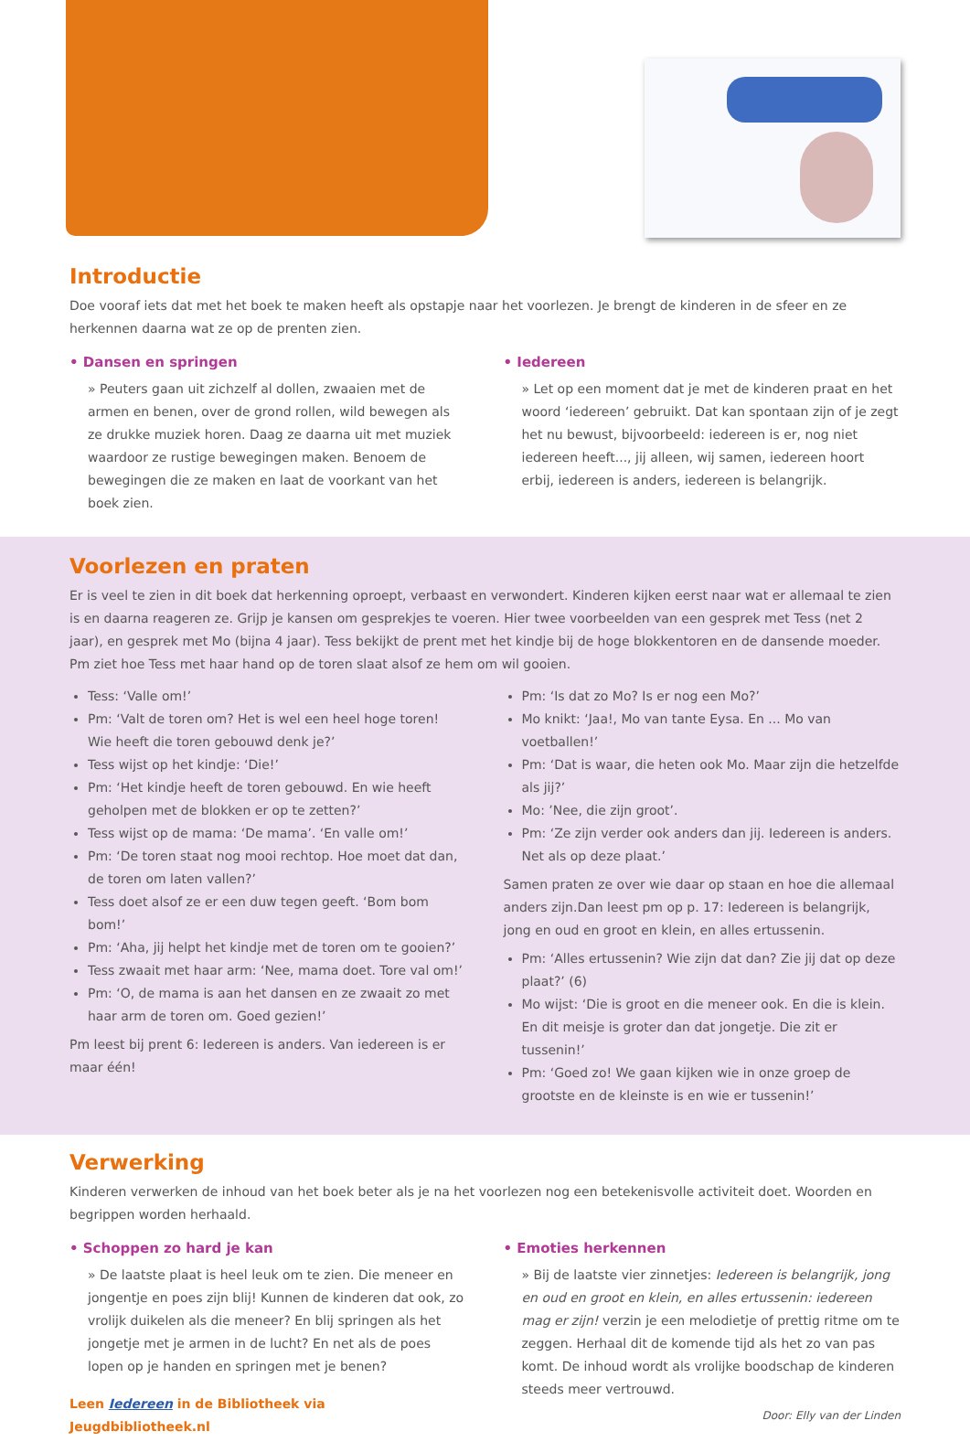Introductie
Doe vooraf iets dat met het boek te maken heeft als opstapje naar het voorlezen. Je brengt de kinderen in de sfeer en ze herkennen daarna wat ze op de prenten zien.
• Dansen en springen
» Peuters gaan uit zichzelf al dollen, zwaaien met de armen en benen, over de grond rollen, wild bewegen als ze drukke muziek horen. Daag ze daarna uit met muziek waardoor ze rustige bewegingen maken. Benoem de bewegingen die ze maken en laat de voorkant van het boek zien.
• Iedereen
» Let op een moment dat je met de kinderen praat en het woord ‘iedereen’ gebruikt. Dat kan spontaan zijn of je zegt het nu bewust, bijvoorbeeld: iedereen is er, nog niet iedereen heeft..., jij alleen, wij samen, iedereen hoort erbij, iedereen is anders, iedereen is belangrijk.
Voorlezen en praten
Er is veel te zien in dit boek dat herkenning oproept, verbaast en verwondert. Kinderen kijken eerst naar wat er allemaal te zien is en daarna reageren ze. Grijp je kansen om gesprekjes te voeren. Hier twee voorbeelden van een gesprek met Tess (net 2 jaar), en gesprek met Mo (bijna 4 jaar). Tess bekijkt de prent met het kindje bij de hoge blokkentoren en de dansende moeder. Pm ziet hoe Tess met haar hand op de toren slaat alsof ze hem om wil gooien.
Tess: ‘Valle om!’
Pm: ‘Valt de toren om? Het is wel een heel hoge toren! Wie heeft die toren gebouwd denk je?’
Tess wijst op het kindje: ‘Die!’
Pm: ‘Het kindje heeft de toren gebouwd. En wie heeft geholpen met de blokken er op te zetten?’
Tess wijst op de mama: ‘De mama’. ‘En valle om!’
Pm: ‘De toren staat nog mooi rechtop. Hoe moet dat dan, de toren om laten vallen?’
Tess doet alsof ze er een duw tegen geeft. ‘Bom bom bom!’
Pm: ‘Aha, jij helpt het kindje met de toren om te gooien?’
Tess zwaait met haar arm: ‘Nee, mama doet. Tore val om!’
Pm: ‘O, de mama is aan het dansen en ze zwaait zo met haar arm de toren om. Goed gezien!’
Pm leest bij prent 6: Iedereen is anders. Van iedereen is er maar één!
Pm: ‘Is dat zo Mo? Is er nog een Mo?’
Mo knikt: ‘Jaa!, Mo van tante Eysa. En ... Mo van voetballen!’
Pm: ‘Dat is waar, die heten ook Mo. Maar zijn die hetzelfde als jij?’
Mo: ’Nee, die zijn groot’.
Pm: ‘Ze zijn verder ook anders dan jij. Iedereen is anders. Net als op deze plaat.’
Samen praten ze over wie daar op staan en hoe die allemaal anders zijn.Dan leest pm op p. 17: Iedereen is belangrijk, jong en oud en groot en klein, en alles ertussenin.
Pm: ‘Alles ertussenin? Wie zijn dat dan? Zie jij dat op deze plaat?’ (6)
Mo wijst: ‘Die is groot en die meneer ook. En die is klein. En dit meisje is groter dan dat jongetje. Die zit er tussenin!’
Pm: ‘Goed zo! We gaan kijken wie in onze groep de grootste en de kleinste is en wie er tussenin!’
Verwerking
Kinderen verwerken de inhoud van het boek beter als je na het voorlezen nog een betekenisvolle activiteit doet. Woorden en begrippen worden herhaald.
• Schoppen zo hard je kan
» De laatste plaat is heel leuk om te zien. Die meneer en jongentje en poes zijn blij! Kunnen de kinderen dat ook, zo vrolijk duikelen als die meneer? En blij springen als het jongetje met je armen in de lucht? En net als de poes lopen op je handen en springen met je benen?
Leen Iedereen in de Bibliotheek via Jeugdbibliotheek.nl
• Emoties herkennen
» Bij de laatste vier zinnetjes: Iedereen is belangrijk, jong en oud en groot en klein, en alles ertussenin: iedereen mag er zijn! verzin je een melodietje of prettig ritme om te zeggen. Herhaal dit de komende tijd als het zo van pas komt. De inhoud wordt als vrolijke boodschap de kinderen steeds meer vertrouwd.
Door: Elly van der Linden